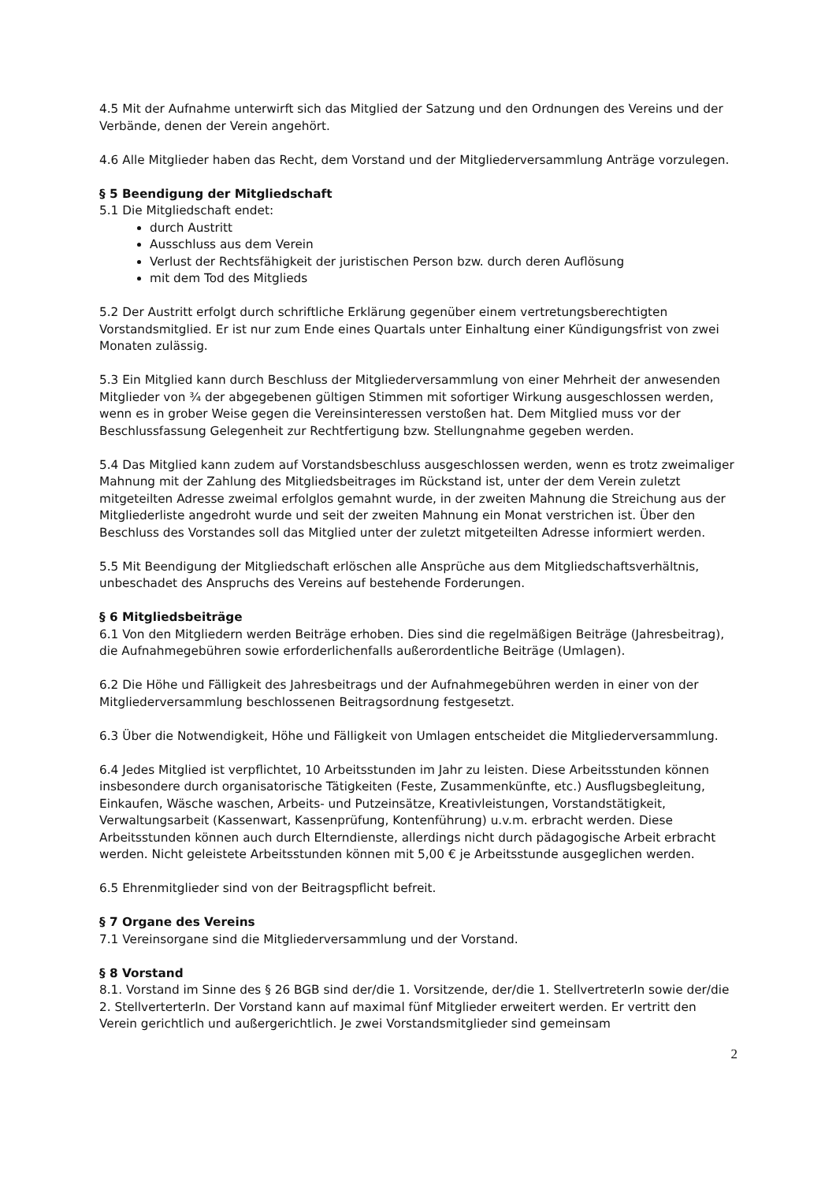4.5 Mit der Aufnahme unterwirft sich das Mitglied der Satzung und den Ordnungen des Vereins und der Verbände, denen der Verein angehört.
4.6 Alle Mitglieder haben das Recht, dem Vorstand und der Mitgliederversammlung Anträge vorzulegen.
§ 5 Beendigung der Mitgliedschaft
5.1 Die Mitgliedschaft endet:
durch Austritt
Ausschluss aus dem Verein
Verlust der Rechtsfähigkeit der juristischen Person bzw. durch deren Auflösung
mit dem Tod des Mitglieds
5.2 Der Austritt erfolgt durch schriftliche Erklärung gegenüber einem vertretungsberechtigten Vorstandsmitglied. Er ist nur zum Ende eines Quartals unter Einhaltung einer Kündigungsfrist von zwei Monaten zulässig.
5.3 Ein Mitglied kann durch Beschluss der Mitgliederversammlung von einer Mehrheit der anwesenden Mitglieder von ¾ der abgegebenen gültigen Stimmen mit sofortiger Wirkung ausgeschlossen werden, wenn es in grober Weise gegen die Vereinsinteressen verstoßen hat. Dem Mitglied muss vor der Beschlussfassung Gelegenheit zur Rechtfertigung bzw. Stellungnahme gegeben werden.
5.4 Das Mitglied kann zudem auf Vorstandsbeschluss ausgeschlossen werden, wenn es trotz zweimaliger Mahnung mit der Zahlung des Mitgliedsbeitrages im Rückstand ist, unter der dem Verein zuletzt mitgeteilten Adresse zweimal erfolglos gemahnt wurde, in der zweiten Mahnung die Streichung aus der Mitgliederliste angedroht wurde und seit der zweiten Mahnung ein Monat verstrichen ist. Über den Beschluss des Vorstandes soll das Mitglied unter der zuletzt mitgeteilten Adresse informiert werden.
5.5 Mit Beendigung der Mitgliedschaft erlöschen alle Ansprüche aus dem Mitgliedschaftsverhältnis, unbeschadet des Anspruchs des Vereins auf bestehende Forderungen.
§ 6 Mitgliedsbeiträge
6.1 Von den Mitgliedern werden Beiträge erhoben. Dies sind die regelmäßigen Beiträge (Jahresbeitrag), die Aufnahmegebühren sowie erforderlichenfalls außerordentliche Beiträge (Umlagen).
6.2 Die Höhe und Fälligkeit des Jahresbeitrags und der Aufnahmegebühren werden in einer von der Mitgliederversammlung beschlossenen Beitragsordnung festgesetzt.
6.3 Über die Notwendigkeit, Höhe und Fälligkeit von Umlagen entscheidet die Mitgliederversammlung.
6.4 Jedes Mitglied ist verpflichtet, 10 Arbeitsstunden im Jahr zu leisten. Diese Arbeitsstunden können insbesondere durch organisatorische Tätigkeiten (Feste, Zusammenkünfte, etc.) Ausflugsbegleitung, Einkaufen, Wäsche waschen, Arbeits- und Putzeinsätze, Kreativleistungen, Vorstandstätigkeit, Verwaltungsarbeit (Kassenwart, Kassenprüfung, Kontenführung) u.v.m. erbracht werden. Diese Arbeitsstunden können auch durch Elterndienste, allerdings nicht durch pädagogische Arbeit erbracht werden. Nicht geleistete Arbeitsstunden können mit 5,00 € je Arbeitsstunde ausgeglichen werden.
6.5 Ehrenmitglieder sind von der Beitragspflicht befreit.
§ 7 Organe des Vereins
7.1 Vereinsorgane sind die Mitgliederversammlung und der Vorstand.
§ 8 Vorstand
8.1. Vorstand im Sinne des § 26 BGB sind der/die 1. Vorsitzende, der/die 1. StellvertreterIn sowie der/die 2. StellverterterIn. Der Vorstand kann auf maximal fünf Mitglieder erweitert werden. Er vertritt den Verein gerichtlich und außergerichtlich. Je zwei Vorstandsmitglieder sind gemeinsam
2